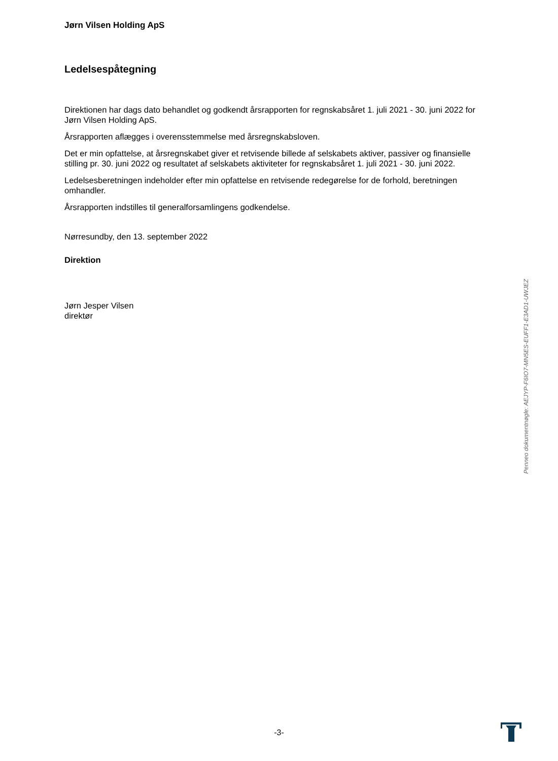Jørn Vilsen Holding ApS
Ledelsespåtegning
Direktionen har dags dato behandlet og godkendt årsrapporten for regnskabsåret 1. juli 2021 - 30. juni 2022 for Jørn Vilsen Holding ApS.
Årsrapporten aflægges i overensstemmelse med årsregnskabsloven.
Det er min opfattelse, at årsregnskabet giver et retvisende billede af selskabets aktiver, passiver og finansielle stilling pr. 30. juni 2022 og resultatet af selskabets aktiviteter for regnskabsåret 1. juli 2021 - 30. juni 2022.
Ledelsesberetningen indeholder efter min opfattelse en retvisende redegørelse for de forhold, beretningen omhandler.
Årsrapporten indstilles til generalforsamlingens godkendelse.
Nørresundby, den 13. september 2022
Direktion
Jørn Jesper Vilsen
direktør
Penneo dokumentnøgle: AEJYP-F6IO7-MN5ES-EUFF1-E3AD1-UWJEZ
-3-